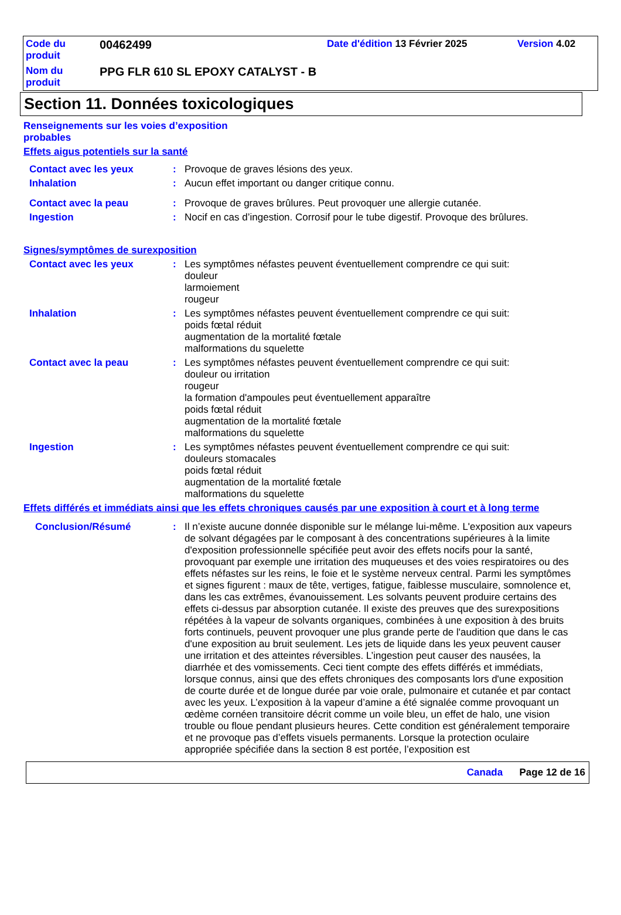| Code du produit | 00462499 | Date d'édition 13 Février 2025 | Version 4.02 |
| Nom du produit | PPG FLR 610 SL EPOXY CATALYST - B | | |
Section 11. Données toxicologiques
Renseignements sur les voies d’exposition
probables
Effets aigus potentiels sur la santé
Contact avec les yeux : Provoque de graves lésions des yeux.
Inhalation : Aucun effet important ou danger critique connu.
Contact avec la peau : Provoque de graves brûlures. Peut provoquer une allergie cutanée.
Ingestion : Nocif en cas d’ingestion. Corrosif pour le tube digestif. Provoque des brûlures.
Signes/symptômes de surexposition
Contact avec les yeux : Les symptômes néfastes peuvent éventuellement comprendre ce qui suit:
douleur
larmoiement
rougeur
Inhalation : Les symptômes néfastes peuvent éventuellement comprendre ce qui suit:
poids fœtal réduit
augmentation de la mortalité fœtale
malformations du squelette
Contact avec la peau : Les symptômes néfastes peuvent éventuellement comprendre ce qui suit:
douleur ou irritation
rougeur
la formation d'ampoules peut éventuellement apparaître
poids fœtal réduit
augmentation de la mortalité fœtale
malformations du squelette
Ingestion : Les symptômes néfastes peuvent éventuellement comprendre ce qui suit:
douleurs stomacales
poids fœtal réduit
augmentation de la mortalité fœtale
malformations du squelette
Effets différés et immédiats ainsi que les effets chroniques causés par une exposition à court et à long terme
Conclusion/Résumé : Il n’existe aucune donnée disponible sur le mélange lui-même. L'exposition aux vapeurs de solvant dégagées par le composant à des concentrations supérieures à la limite d'exposition professionnelle spécifiée peut avoir des effets nocifs pour la santé, provoquant par exemple une irritation des muqueuses et des voies respiratoires ou des effets néfastes sur les reins, le foie et le système nerveux central. Parmi les symptômes et signes figurent : maux de tête, vertiges, fatigue, faiblesse musculaire, somnolence et, dans les cas extrêmes, évanouissement. Les solvants peuvent produire certains des effets ci-dessus par absorption cutanée. Il existe des preuves que des surexpositions répétées à la vapeur de solvants organiques, combinées à une exposition à des bruits forts continuels, peuvent provoquer une plus grande perte de l'audition que dans le cas d'une exposition au bruit seulement. Les jets de liquide dans les yeux peuvent causer une irritation et des atteintes réversibles. L’ingestion peut causer des nausées, la diarrhée et des vomissements. Ceci tient compte des effets différés et immédiats, lorsque connus, ainsi que des effets chroniques des composants lors d'une exposition de courte durée et de longue durée par voie orale, pulmonaire et cutanée et par contact avec les yeux. L’exposition à la vapeur d’amine a été signalée comme provoquant un œdème cornéen transitoire décrit comme un voile bleu, un effet de halo, une vision trouble ou floue pendant plusieurs heures. Cette condition est généralement temporaire et ne provoque pas d’effets visuels permanents. Lorsque la protection oculaire appropriée spécifiée dans la section 8 est portée, l’exposition est
Canada Page 12 de 16